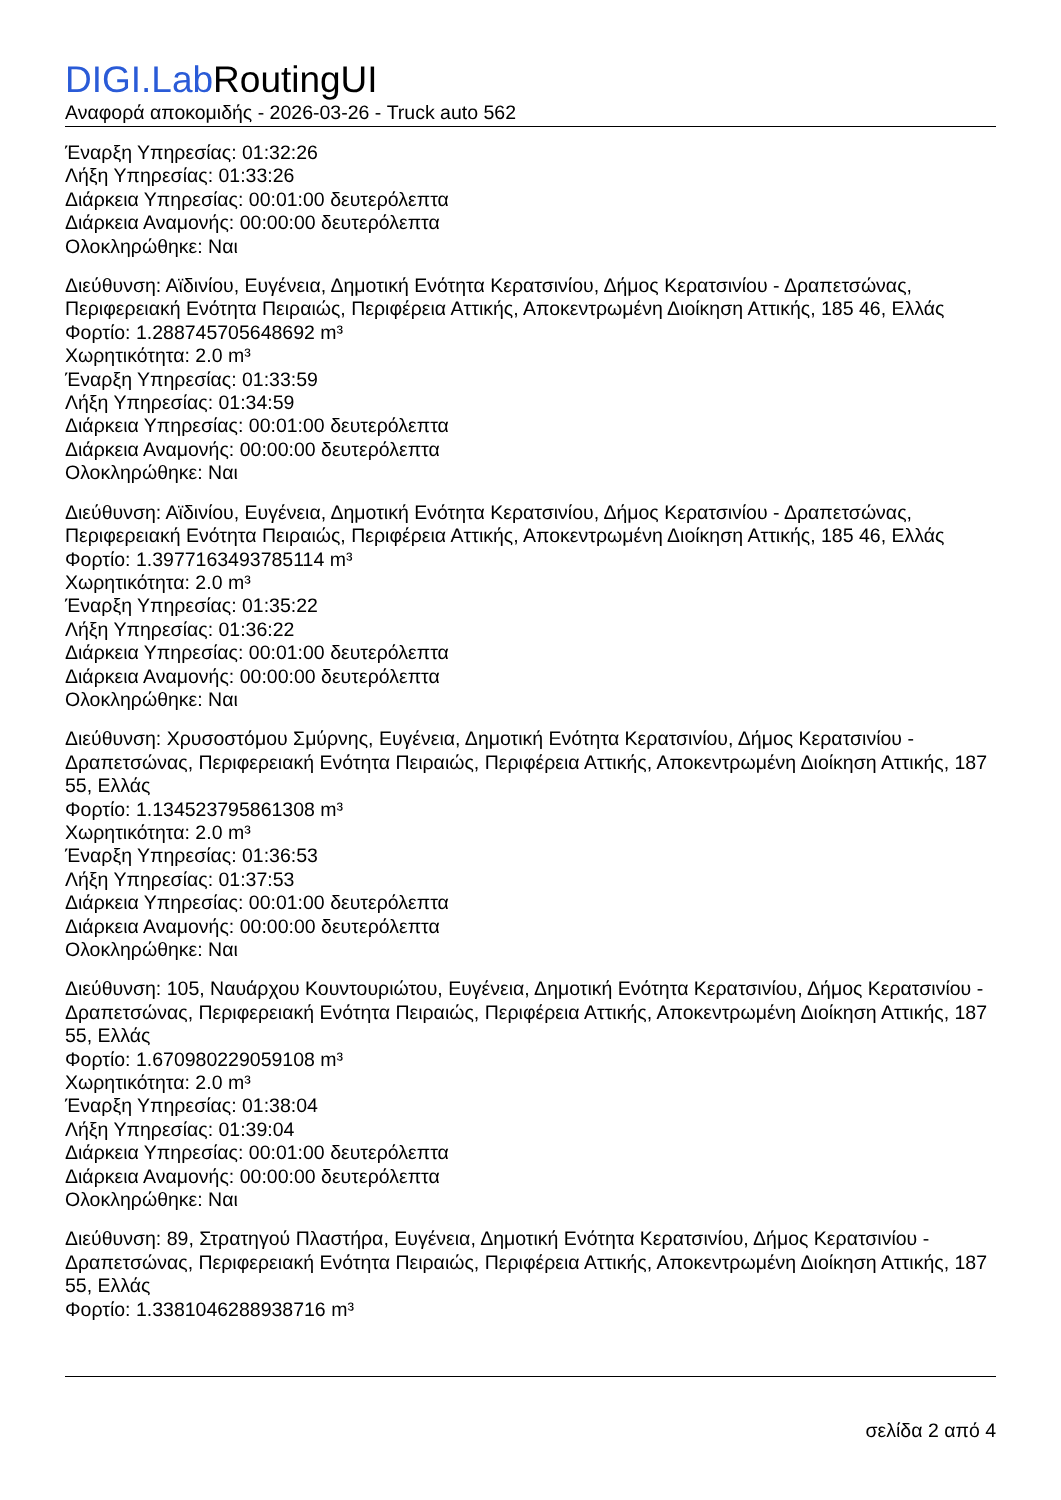DIGI.Lab RoutingUI
Αναφορά αποκομιδής - 2026-03-26 - Truck auto 562
Έναρξη Υπηρεσίας: 01:32:26
Λήξη Υπηρεσίας: 01:33:26
Διάρκεια Υπηρεσίας: 00:01:00 δευτερόλεπτα
Διάρκεια Αναμονής: 00:00:00 δευτερόλεπτα
Ολοκληρώθηκε: Ναι
Διεύθυνση: Αϊδινίου, Ευγένεια, Δημοτική Ενότητα Κερατσινίου, Δήμος Κερατσινίου - Δραπετσώνας, Περιφερειακή Ενότητα Πειραιώς, Περιφέρεια Αττικής, Αποκεντρωμένη Διοίκηση Αττικής, 185 46, Ελλάς
Φορτίο: 1.288745705648692 m³
Χωρητικότητα: 2.0 m³
Έναρξη Υπηρεσίας: 01:33:59
Λήξη Υπηρεσίας: 01:34:59
Διάρκεια Υπηρεσίας: 00:01:00 δευτερόλεπτα
Διάρκεια Αναμονής: 00:00:00 δευτερόλεπτα
Ολοκληρώθηκε: Ναι
Διεύθυνση: Αϊδινίου, Ευγένεια, Δημοτική Ενότητα Κερατσινίου, Δήμος Κερατσινίου - Δραπετσώνας, Περιφερειακή Ενότητα Πειραιώς, Περιφέρεια Αττικής, Αποκεντρωμένη Διοίκηση Αττικής, 185 46, Ελλάς
Φορτίο: 1.3977163493785114 m³
Χωρητικότητα: 2.0 m³
Έναρξη Υπηρεσίας: 01:35:22
Λήξη Υπηρεσίας: 01:36:22
Διάρκεια Υπηρεσίας: 00:01:00 δευτερόλεπτα
Διάρκεια Αναμονής: 00:00:00 δευτερόλεπτα
Ολοκληρώθηκε: Ναι
Διεύθυνση: Χρυσοστόμου Σμύρνης, Ευγένεια, Δημοτική Ενότητα Κερατσινίου, Δήμος Κερατσινίου - Δραπετσώνας, Περιφερειακή Ενότητα Πειραιώς, Περιφέρεια Αττικής, Αποκεντρωμένη Διοίκηση Αττικής, 187 55, Ελλάς
Φορτίο: 1.134523795861308 m³
Χωρητικότητα: 2.0 m³
Έναρξη Υπηρεσίας: 01:36:53
Λήξη Υπηρεσίας: 01:37:53
Διάρκεια Υπηρεσίας: 00:01:00 δευτερόλεπτα
Διάρκεια Αναμονής: 00:00:00 δευτερόλεπτα
Ολοκληρώθηκε: Ναι
Διεύθυνση: 105, Ναυάρχου Κουντουριώτου, Ευγένεια, Δημοτική Ενότητα Κερατσινίου, Δήμος Κερατσινίου - Δραπετσώνας, Περιφερειακή Ενότητα Πειραιώς, Περιφέρεια Αττικής, Αποκεντρωμένη Διοίκηση Αττικής, 187 55, Ελλάς
Φορτίο: 1.670980229059108 m³
Χωρητικότητα: 2.0 m³
Έναρξη Υπηρεσίας: 01:38:04
Λήξη Υπηρεσίας: 01:39:04
Διάρκεια Υπηρεσίας: 00:01:00 δευτερόλεπτα
Διάρκεια Αναμονής: 00:00:00 δευτερόλεπτα
Ολοκληρώθηκε: Ναι
Διεύθυνση: 89, Στρατηγού Πλαστήρα, Ευγένεια, Δημοτική Ενότητα Κερατσινίου, Δήμος Κερατσινίου - Δραπετσώνας, Περιφερειακή Ενότητα Πειραιώς, Περιφέρεια Αττικής, Αποκεντρωμένη Διοίκηση Αττικής, 187 55, Ελλάς
Φορτίο: 1.3381046288938716 m³
σελίδα 2 από 4